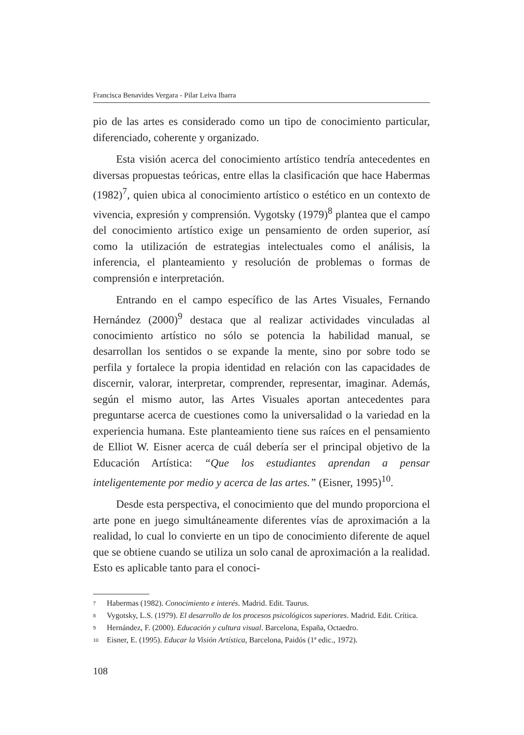Francisca Benavides Vergara - Pilar Leiva Ibarra
pio de las artes es considerado como un tipo de conocimiento particular, diferenciado, coherente y organizado.
Esta visión acerca del conocimiento artístico tendría antecedentes en diversas propuestas teóricas, entre ellas la clasificación que hace Habermas (1982)<sup>7</sup>, quien ubica al conocimiento artístico o estético en un contexto de vivencia, expresión y comprensión. Vygotsky (1979)<sup>8</sup> plantea que el campo del conocimiento artístico exige un pensamiento de orden superior, así como la utilización de estrategias intelectuales como el análisis, la inferencia, el planteamiento y resolución de problemas o formas de comprensión e interpretación.
Entrando en el campo específico de las Artes Visuales, Fernando Hernández (2000)<sup>9</sup> destaca que al realizar actividades vinculadas al conocimiento artístico no sólo se potencia la habilidad manual, se desarrollan los sentidos o se expande la mente, sino por sobre todo se perfila y fortalece la propia identidad en relación con las capacidades de discernir, valorar, interpretar, comprender, representar, imaginar. Además, según el mismo autor, las Artes Visuales aportan antecedentes para preguntarse acerca de cuestiones como la universalidad o la variedad en la experiencia humana. Este planteamiento tiene sus raíces en el pensamiento de Elliot W. Eisner acerca de cuál debería ser el principal objetivo de la Educación Artística: “Que los estudiantes aprendan a pensar inteligentemente por medio y acerca de las artes.” (Eisner, 1995)<sup>10</sup>.
Desde esta perspectiva, el conocimiento que del mundo proporciona el arte pone en juego simultáneamente diferentes vías de aproximación a la realidad, lo cual lo convierte en un tipo de conocimiento diferente de aquel que se obtiene cuando se utiliza un solo canal de aproximación a la realidad. Esto es aplicable tanto para el conoci-
<sup>7</sup> Habermas (1982). Conocimiento e interés. Madrid. Edit. Taurus.
<sup>8</sup> Vygotsky, L.S. (1979). El desarrollo de los procesos psicológicos superiores. Madrid. Edit. Crítica.
<sup>9</sup> Hernández, F. (2000). Educación y cultura visual. Barcelona, España, Octaedro.
<sup>10</sup> Eisner, E. (1995). Educar la Visión Artística, Barcelona, Paidós (1ª edic., 1972).
108